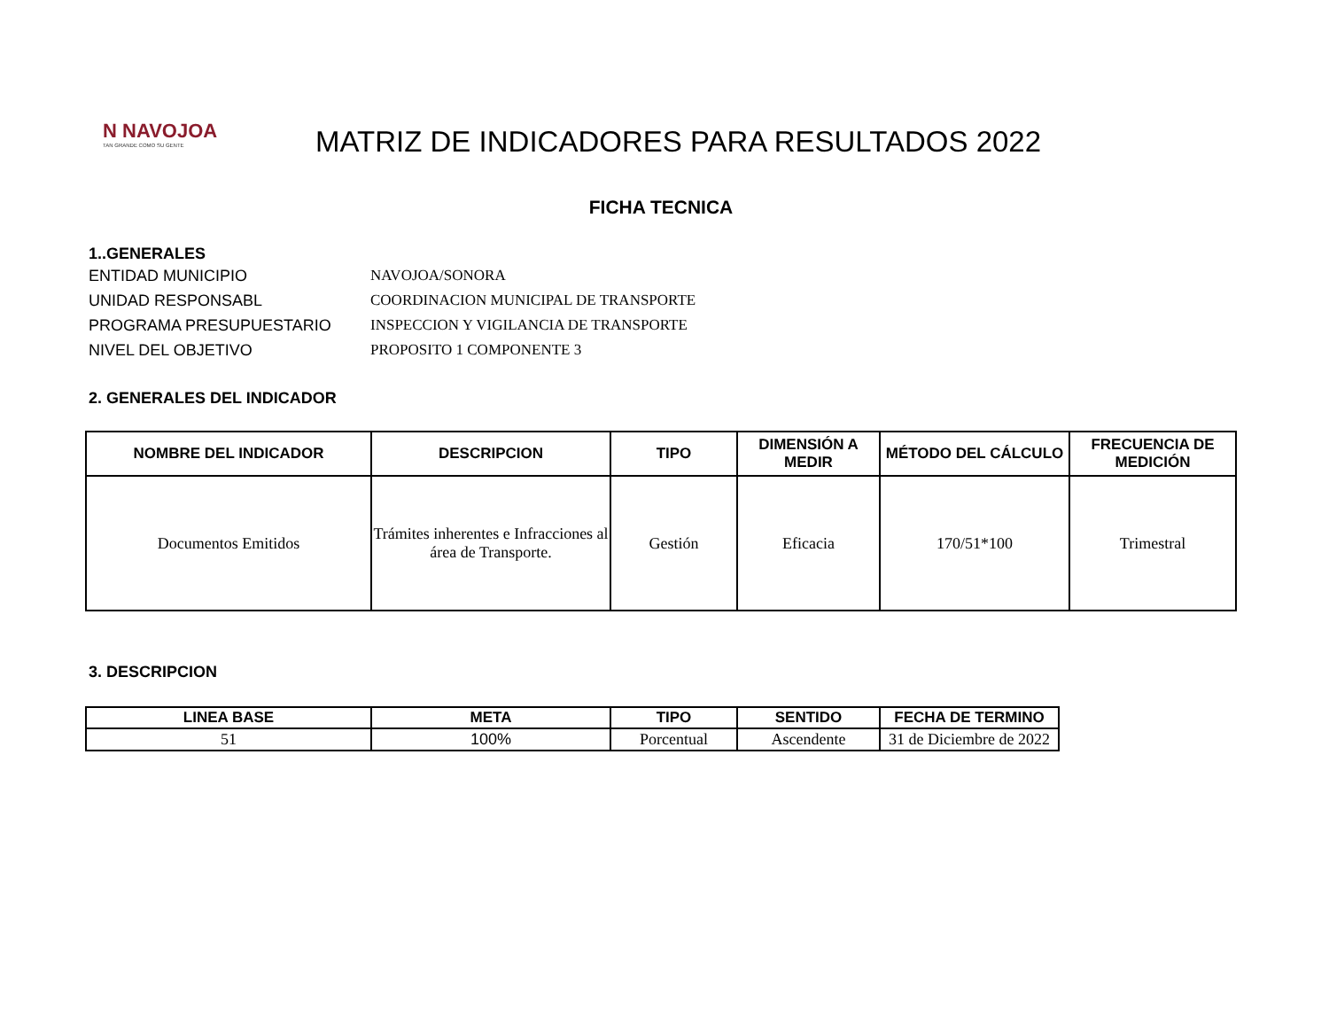N NAVOJOA
TAN GRANDE COMO SU GENTE
MATRIZ DE INDICADORES PARA RESULTADOS 2022
FICHA TECNICA
1..GENERALES
ENTIDAD MUNICIPIO NAVOJOA/SONORA
UNIDAD RESPONSABL COORDINACION MUNICIPAL DE TRANSPORTE
PROGRAMA PRESUPUESTARIO INSPECCION Y VIGILANCIA DE TRANSPORTE
NIVEL DEL OBJETIVO PROPOSITO 1 COMPONENTE 3
2. GENERALES DEL INDICADOR
| NOMBRE DEL INDICADOR | DESCRIPCION | TIPO | DIMENSIÓN A MEDIR | MÉTODO DEL CÁLCULO | FRECUENCIA DE MEDICIÓN |
| --- | --- | --- | --- | --- | --- |
| Documentos Emitidos | Trámites inherentes e Infracciones al área de Transporte. | Gestión | Eficacia | 170/51*100 | Trimestral |
3. DESCRIPCION
| LINEA BASE | META | TIPO | SENTIDO | FECHA DE TERMINO |
| --- | --- | --- | --- | --- |
| 51 | 100% | Porcentual | Ascendente | 31 de Diciembre de 2022 |